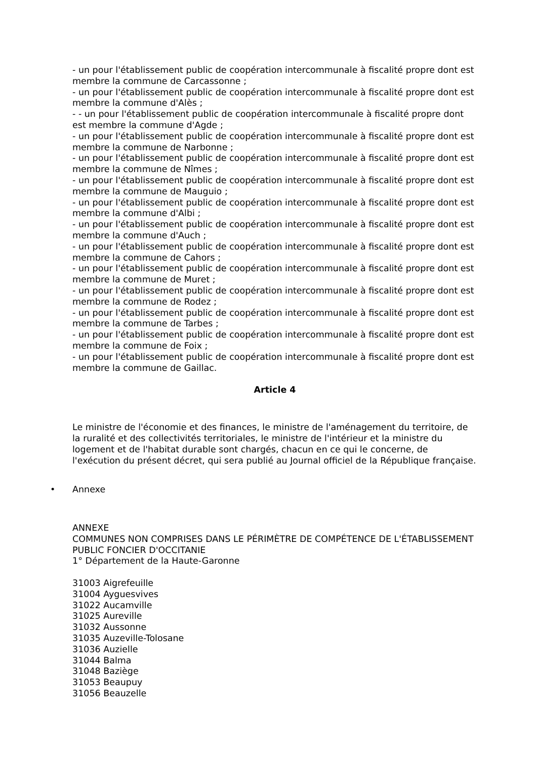- un pour l'établissement public de coopération intercommunale à fiscalité propre dont est membre la commune de Carcassonne ;
- un pour l'établissement public de coopération intercommunale à fiscalité propre dont est membre la commune d'Alès ;
- - un pour l'établissement public de coopération intercommunale à fiscalité propre dont est membre la commune d'Agde ;
- un pour l'établissement public de coopération intercommunale à fiscalité propre dont est membre la commune de Narbonne ;
- un pour l'établissement public de coopération intercommunale à fiscalité propre dont est membre la commune de Nîmes ;
- un pour l'établissement public de coopération intercommunale à fiscalité propre dont est membre la commune de Mauguio ;
- un pour l'établissement public de coopération intercommunale à fiscalité propre dont est membre la commune d'Albi ;
- un pour l'établissement public de coopération intercommunale à fiscalité propre dont est membre la commune d'Auch ;
- un pour l'établissement public de coopération intercommunale à fiscalité propre dont est membre la commune de Cahors ;
- un pour l'établissement public de coopération intercommunale à fiscalité propre dont est membre la commune de Muret ;
- un pour l'établissement public de coopération intercommunale à fiscalité propre dont est membre la commune de Rodez ;
- un pour l'établissement public de coopération intercommunale à fiscalité propre dont est membre la commune de Tarbes ;
- un pour l'établissement public de coopération intercommunale à fiscalité propre dont est membre la commune de Foix ;
- un pour l'établissement public de coopération intercommunale à fiscalité propre dont est membre la commune de Gaillac.
Article 4
Le ministre de l'économie et des finances, le ministre de l'aménagement du territoire, de la ruralité et des collectivités territoriales, le ministre de l'intérieur et la ministre du logement et de l'habitat durable sont chargés, chacun en ce qui le concerne, de l'exécution du présent décret, qui sera publié au Journal officiel de la République française.
• Annexe
ANNEXE
COMMUNES NON COMPRISES DANS LE PÉRIMÈTRE DE COMPÉTENCE DE L'ÉTABLISSEMENT PUBLIC FONCIER D'OCCITANIE
1° Département de la Haute-Garonne
31003 Aigrefeuille
31004 Ayguesvives
31022 Aucamville
31025 Aureville
31032 Aussonne
31035 Auzeville-Tolosane
31036 Auzielle
31044 Balma
31048 Baziège
31053 Beaupuy
31056 Beauzelle